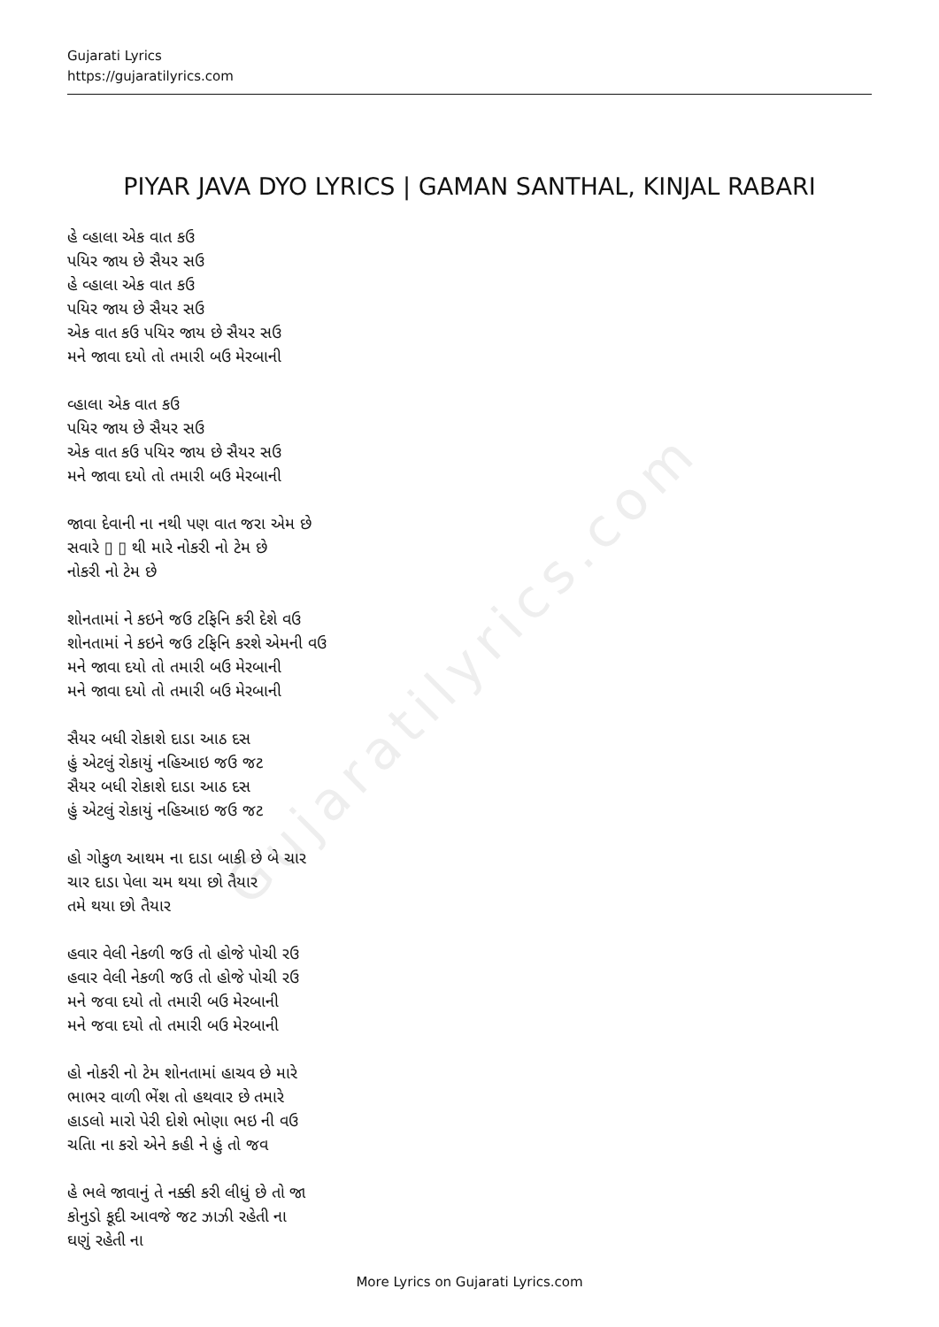Gujaratilyrics.com
Gujarati Lyrics
https://gujaratilyrics.com
PIYAR JAVA DYO LYRICS | GAMAN SANTHAL, KINJAL RABARI
હે વ્હાલા એક વાત કઉ
પયિર જાય છે સૈયર સઉ
હે વ્હાલા એક વાત કઉ
પયિર જાય છે સૈયર સઉ
એક વાત કઉ પયિર જાય છે સૈયર સઉ
મને જાવા દયો તો તમારી બઉ મેરબાની
વ્હાલા એક વાત કઉ
પયિર જાય છે સૈયર સઉ
એક વાત કઉ પયિર જાય છે સૈયર સઉ
મને જાવા દયો તો તમારી બઉ મેરબાની
જાવા દેવાની ના નથી પણ વાત જરા એમ છે
સવારે ▯ ▯ થી મારે નોકરી નો ટેમ છે
નોકરી નો ટેમ છે
શોનતામાં ને કઇને જઉ ટફિનિ કરી દેશે વઉ
શોનતામાં ને કઇને જઉ ટફિનિ કરશે એમની વઉ
મને જાવા દયો તો તમારી બઉ મેરબાની
મને જાવા દયો તો તમારી બઉ મેરબાની
સૈયર બધી રોકાશે દાડા આઠ દસ
હું એટલું રોકાયું નહિઆઇ જઉ જટ
સૈયર બધી રોકાશે દાડા આઠ દસ
હું એટલું રોકાયું નહિઆઇ જઉ જટ
હો ગોકુળ આથમ ના દાડા બાકી છે બે ચાર
ચાર દાડા પેલા ચમ થયા છો તૈયાર
તમે થયા છો તૈયાર
હવાર વેલી નેકળી જઉ તો હોજે પોચી રઉ
હવાર વેલી નેકળી જઉ તો હોજે પોચી રઉ
મને જવા દયો તો તમારી બઉ મેરબાની
મને જવા દયો તો તમારી બઉ મેરબાની
હો નોકરી નો ટેમ શોનતામાં હાચવ છે મારે
ભાભર વાળી ભેંશ તો હથવાર છે તમારે
હાડલો મારો પેરી દોશે ભોણા ભઇ ની વઉ
ચતાિ ના કરો એને કહી ને હું તો જવ
હે ભલે જાવાનું તે નક્કી કરી લીધું છે તો જા
કોનુડો કૂદી આવજે જટ ઝાઝી રહેતી ના
ઘણું રહેતી ના
More Lyrics on Gujarati Lyrics.com